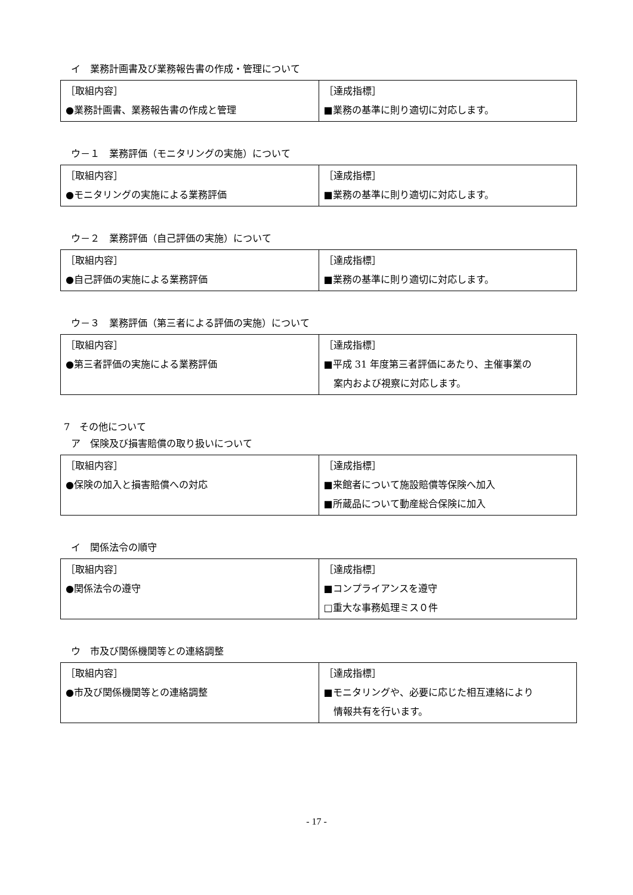イ　業務計画書及び業務報告書の作成・管理について
| ［取組内容］ ●業務計画書、業務報告書の作成と管理 | ［達成指標］ ■業務の基準に則り適切に対応します。 |
ウ－１　業務評価（モニタリングの実施）について
| ［取組内容］ ●モニタリングの実施による業務評価 | ［達成指標］ ■業務の基準に則り適切に対応します。 |
ウ－２　業務評価（自己評価の実施）について
| ［取組内容］ ●自己評価の実施による業務評価 | ［達成指標］ ■業務の基準に則り適切に対応します。 |
ウ－３　業務評価（第三者による評価の実施）について
| ［取組内容］ ●第三者評価の実施による業務評価 | ［達成指標］ ■平成 31 年度第三者評価にあたり、主催事業の 案内および視察に対応します。 |
7　その他について
ア　保険及び損害賠償の取り扱いについて
| ［取組内容］ ●保険の加入と損害賠償への対応 | ［達成指標］ ■来館者について施設賠償等保険へ加入 ■所蔵品について動産総合保険に加入 |
イ　関係法令の順守
| ［取組内容］ ●関係法令の遵守 | ［達成指標］ ■コンプライアンスを遵守 □重大な事務処理ミス０件 |
ウ　市及び関係機関等との連絡調整
| ［取組内容］ ●市及び関係機関等との連絡調整 | ［達成指標］ ■モニタリングや、必要に応じた相互連絡により 情報共有を行います。 |
- 17 -